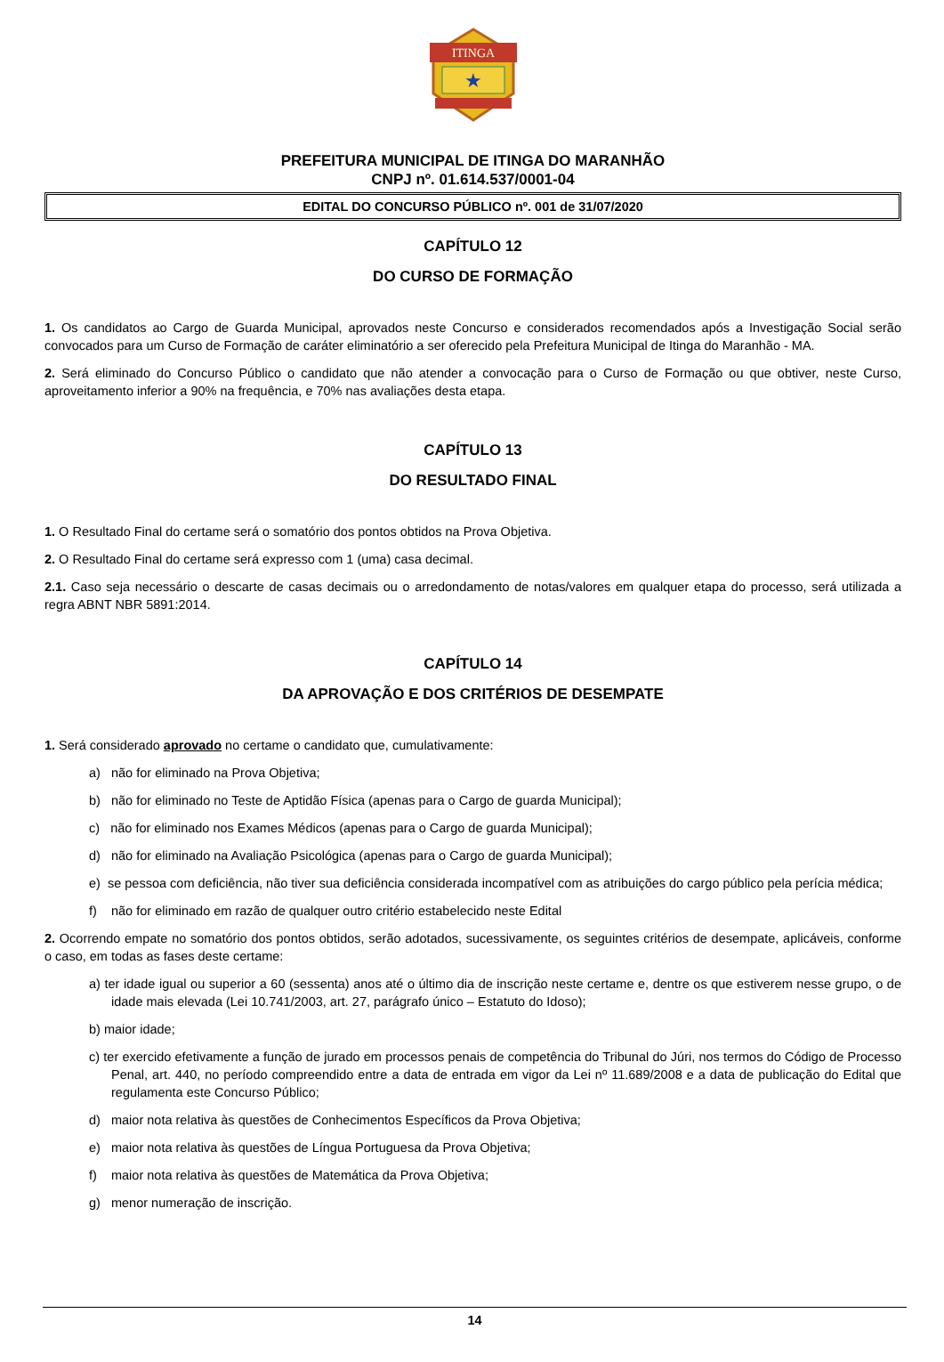ITINGA
★
PREFEITURA MUNICIPAL DE ITINGA DO MARANHÃO
CNPJ nº. 01.614.537/0001-04
EDITAL DO CONCURSO PÚBLICO nº. 001 de 31/07/2020
CAPÍTULO 12
DO CURSO DE FORMAÇÃO
1. Os candidatos ao Cargo de Guarda Municipal, aprovados neste Concurso e considerados recomendados após a Investigação Social serão convocados para um Curso de Formação de caráter eliminatório a ser oferecido pela Prefeitura Municipal de Itinga do Maranhão - MA.
2. Será eliminado do Concurso Público o candidato que não atender a convocação para o Curso de Formação ou que obtiver, neste Curso, aproveitamento inferior a 90% na frequência, e 70% nas avaliações desta etapa.
CAPÍTULO 13
DO RESULTADO FINAL
1. O Resultado Final do certame será o somatório dos pontos obtidos na Prova Objetiva.
2. O Resultado Final do certame será expresso com 1 (uma) casa decimal.
2.1. Caso seja necessário o descarte de casas decimais ou o arredondamento de notas/valores em qualquer etapa do processo, será utilizada a regra ABNT NBR 5891:2014.
CAPÍTULO 14
DA APROVAÇÃO E DOS CRITÉRIOS DE DESEMPATE
1. Será considerado aprovado no certame o candidato que, cumulativamente:
a) não for eliminado na Prova Objetiva;
b) não for eliminado no Teste de Aptidão Física (apenas para o Cargo de guarda Municipal);
c) não for eliminado nos Exames Médicos (apenas para o Cargo de guarda Municipal);
d) não for eliminado na Avaliação Psicológica (apenas para o Cargo de guarda Municipal);
e) se pessoa com deficiência, não tiver sua deficiência considerada incompatível com as atribuições do cargo público pela perícia médica;
f) não for eliminado em razão de qualquer outro critério estabelecido neste Edital
2. Ocorrendo empate no somatório dos pontos obtidos, serão adotados, sucessivamente, os seguintes critérios de desempate, aplicáveis, conforme o caso, em todas as fases deste certame:
a) ter idade igual ou superior a 60 (sessenta) anos até o último dia de inscrição neste certame e, dentre os que estiverem nesse grupo, o de idade mais elevada (Lei 10.741/2003, art. 27, parágrafo único – Estatuto do Idoso);
b) maior idade;
c) ter exercido efetivamente a função de jurado em processos penais de competência do Tribunal do Júri, nos termos do Código de Processo Penal, art. 440, no período compreendido entre a data de entrada em vigor da Lei nº 11.689/2008 e a data de publicação do Edital que regulamenta este Concurso Público;
d) maior nota relativa às questões de Conhecimentos Específicos da Prova Objetiva;
e) maior nota relativa às questões de Língua Portuguesa da Prova Objetiva;
f) maior nota relativa às questões de Matemática da Prova Objetiva;
g) menor numeração de inscrição.
14